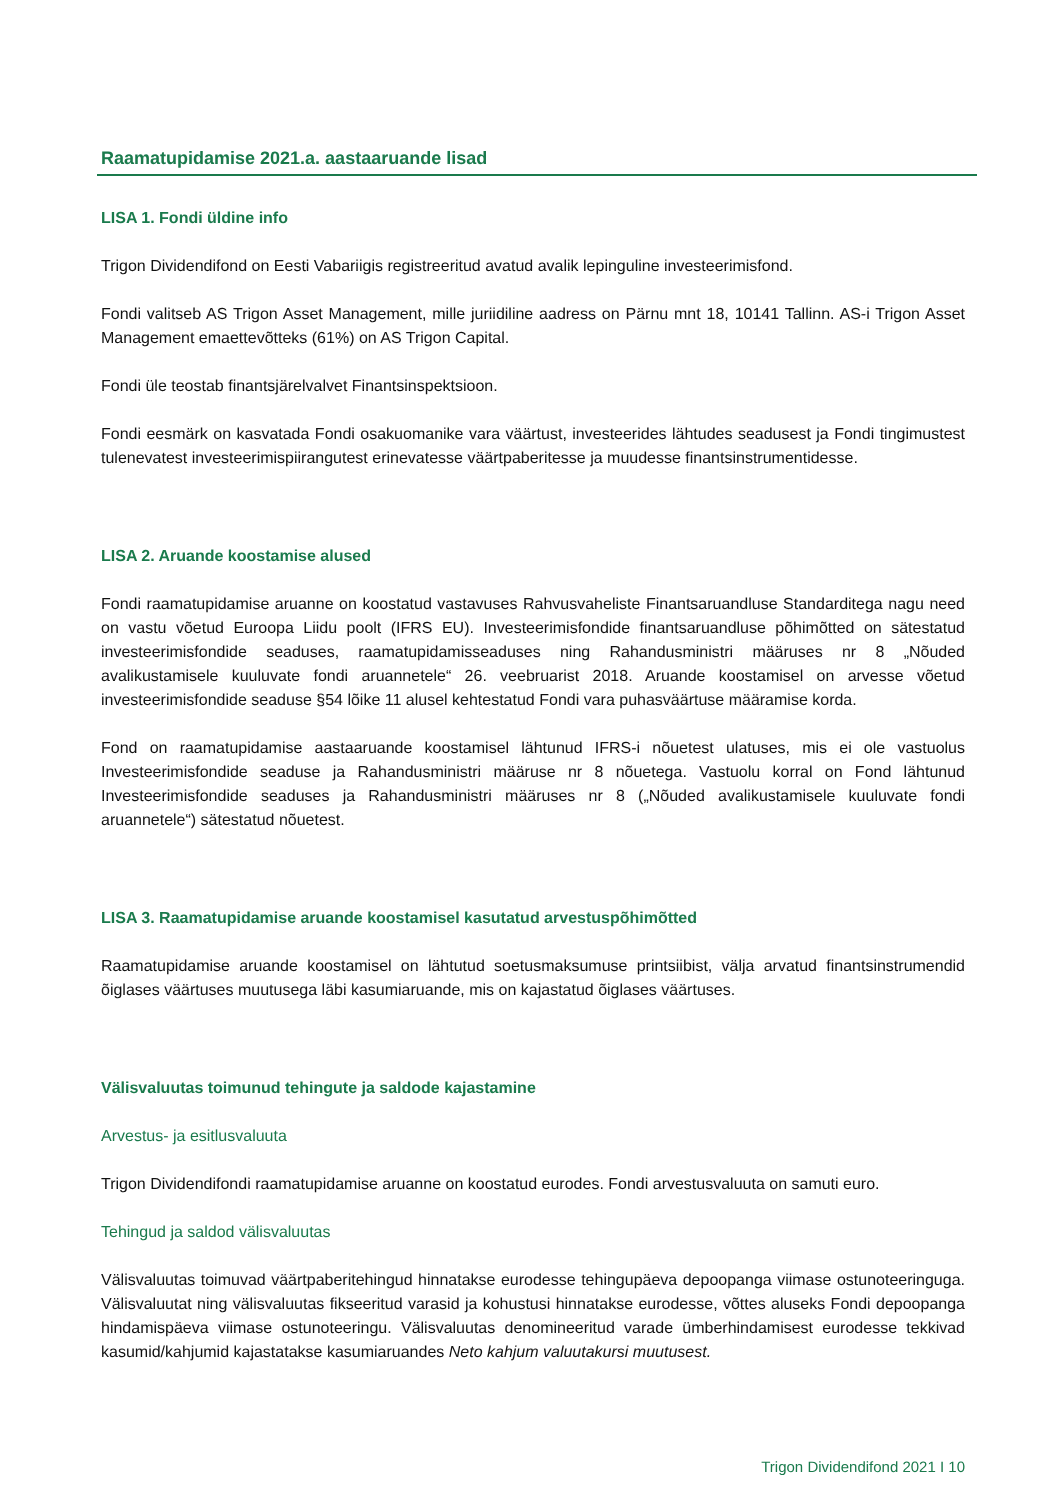Raamatupidamise 2021.a. aastaaruande lisad
LISA 1. Fondi üldine info
Trigon Dividendifond on Eesti Vabariigis registreeritud avatud avalik lepinguline investeerimisfond.
Fondi valitseb AS Trigon Asset Management, mille juriidiline aadress on Pärnu mnt 18, 10141 Tallinn. AS-i Trigon Asset Management emaettevõtteks (61%) on AS Trigon Capital.
Fondi üle teostab finantsjärelvalvet Finantsinspektsioon.
Fondi eesmärk on kasvatada Fondi osakuomanike vara väärtust, investeerides lähtudes seadusest ja Fondi tingimustest tulenevatest investeerimispiirangutest erinevatesse väärtpaberitesse ja muudesse finantsinstrumentidesse.
LISA 2. Aruande koostamise alused
Fondi raamatupidamise aruanne on koostatud vastavuses Rahvusvaheliste Finantsaruandluse Standarditega nagu need on vastu võetud Euroopa Liidu poolt (IFRS EU). Investeerimisfondide finantsaruandluse põhimõtted on sätestatud investeerimisfondide seaduses, raamatupidamisseaduses ning Rahandusministri määruses nr 8 „Nõuded avalikustamisele kuuluvate fondi aruannetele“ 26. veebruarist 2018. Aruande koostamisel on arvesse võetud investeerimisfondide seaduse §54 lõike 11 alusel kehtestatud Fondi vara puhasväärtuse määramise korda.
Fond on raamatupidamise aastaaruande koostamisel lähtunud IFRS-i nõuetest ulatuses, mis ei ole vastuolus Investeerimisfondide seaduse ja Rahandusministri määruse nr 8 nõuetega. Vastuolu korral on Fond lähtunud Investeerimisfondide seaduses ja Rahandusministri määruses nr 8 („Nõuded avalikustamisele kuuluvate fondi aruannetele“) sätestatud nõuetest.
LISA 3. Raamatupidamise aruande koostamisel kasutatud arvestuspõhimõtted
Raamatupidamise aruande koostamisel on lähtutud soetusmaksumuse printsiibist, välja arvatud finantsinstrumendid õiglases väärtuses muutusega läbi kasumiaruande, mis on kajastatud õiglases väärtuses.
Välisvaluutas toimunud tehingute ja saldode kajastamine
Arvestus- ja esitlusvaluuta
Trigon Dividendifondi raamatupidamise aruanne on koostatud eurodes. Fondi arvestusvaluuta on samuti euro.
Tehingud ja saldod välisvaluutas
Välisvaluutas toimuvad väärtpaberitehingud hinnatakse eurodesse tehingupäeva depoopanga viimase ostunoteeringuga. Välisvaluutat ning välisvaluutas fikseeritud varasid ja kohustusi hinnatakse eurodesse, võttes aluseks Fondi depoopanga hindamispäeva viimase ostunoteeringu. Välisvaluutas denomineeritud varade ümberhindamisest eurodesse tekkivad kasumid/kahjumid kajastatakse kasumiaruandes Neto kahjum valuutakursi muutusest.
Trigon Dividendifond 2021 I 10